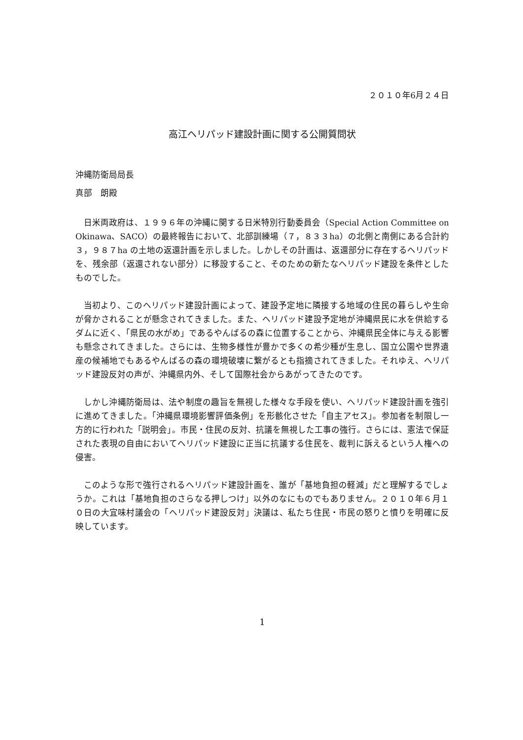２０１０年6月２４日
高江ヘリパッド建設計画に関する公開質問状
沖縄防衛局局長
真部　朗殿
日米両政府は、１９９６年の沖縄に関する日米特別行動委員会（Special Action Committee on Okinawa、SACO）の最終報告において、北部訓練場（７，８３３ha）の北側と南側にある合計約３，９８７ha の土地の返還計画を示しました。しかしその計画は、返還部分に存在するヘリパッドを、残余部（返還されない部分）に移設すること、そのための新たなヘリパッド建設を条件としたものでした。
当初より、このヘリパッド建設計画によって、建設予定地に隣接する地域の住民の暮らしや生命が脅かされることが懸念されてきました。また、ヘリパッド建設予定地が沖縄県民に水を供給するダムに近く、「県民の水がめ」であるやんばるの森に位置することから、沖縄県民全体に与える影響も懸念されてきました。さらには、生物多様性が豊かで多くの希少種が生息し、国立公園や世界遺産の候補地でもあるやんばるの森の環境破壊に繋がるとも指摘されてきました。それゆえ、ヘリパッド建設反対の声が、沖縄県内外、そして国際社会からあがってきたのです。
しかし沖縄防衛局は、法や制度の趣旨を無視した様々な手段を使い、ヘリパッド建設計画を強引に進めてきました。「沖縄県環境影響評価条例」を形骸化させた「自主アセス」。参加者を制限し一方的に行われた「説明会」。市民・住民の反対、抗議を無視した工事の強行。さらには、憲法で保証された表現の自由においてヘリパッド建設に正当に抗議する住民を、裁判に訴えるという人権への侵害。
このような形で強行されるヘリパッド建設計画を、誰が「基地負担の軽減」だと理解するでしょうか。これは「基地負担のさらなる押しつけ」以外のなにものでもありません。２０１０年６月１０日の大宜味村議会の「ヘリパッド建設反対」決議は、私たち住民・市民の怒りと憤りを明確に反映しています。
1